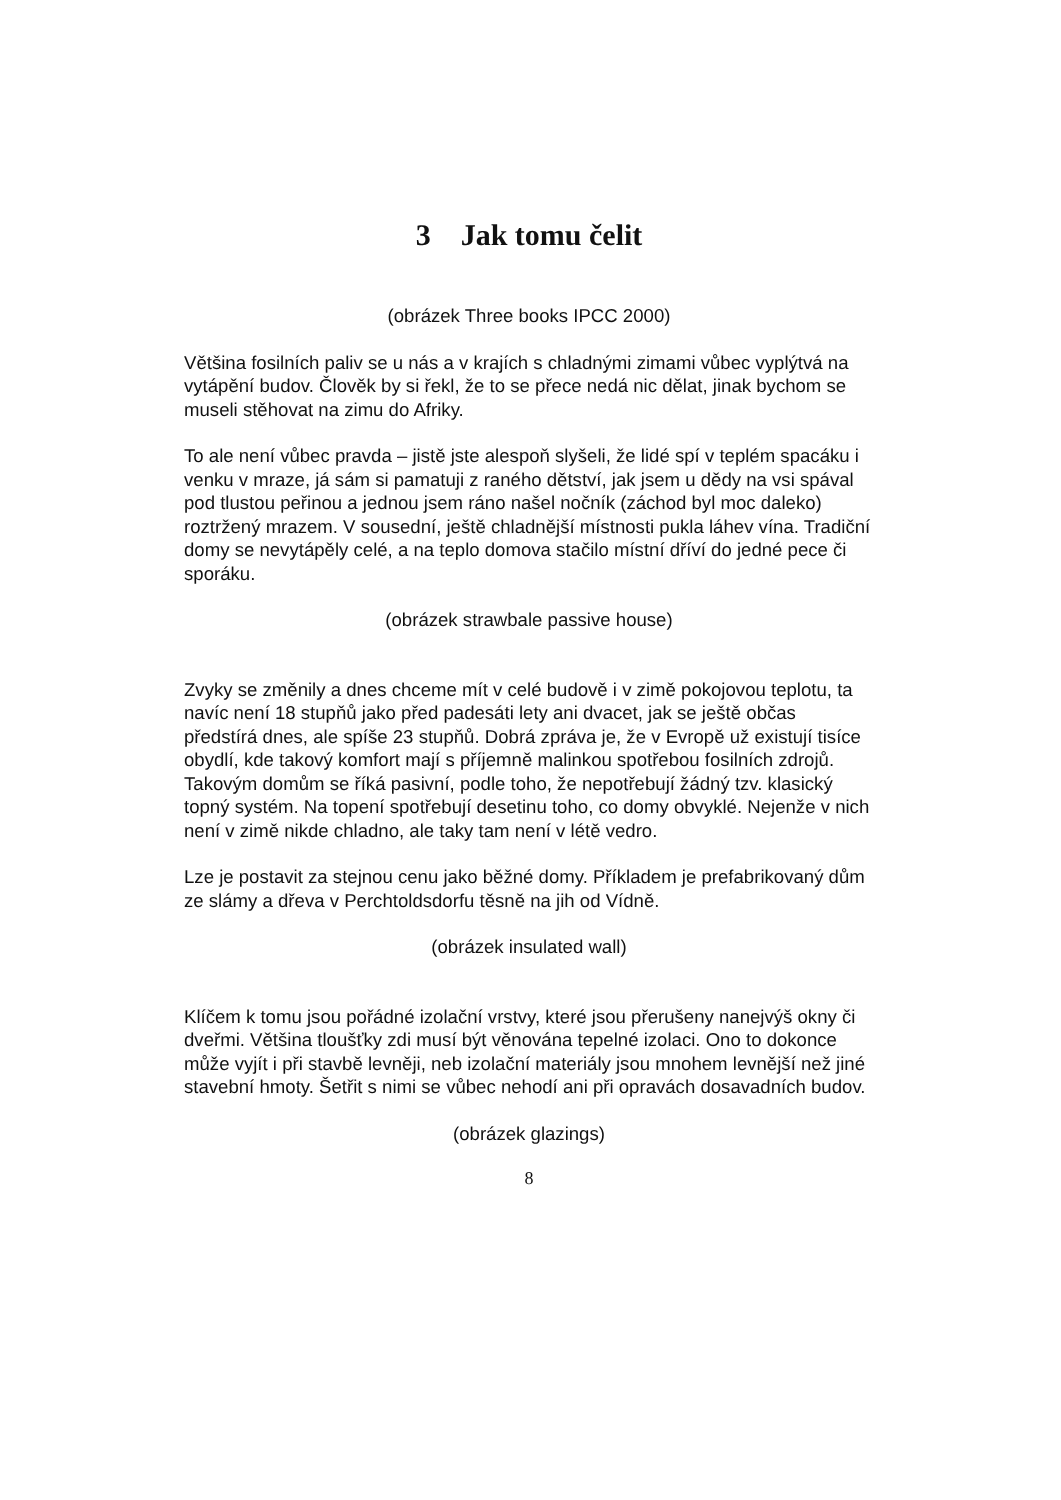3 Jak tomu čelit
(obrázek Three books IPCC 2000)
Většina fosilních paliv se u nás a v krajích s chladnými zimami vůbec vyplýtvá na vytápění budov. Člověk by si řekl, že to se přece nedá nic dělat, jinak bychom se museli stěhovat na zimu do Afriky.
To ale není vůbec pravda – jistě jste alespoň slyšeli, že lidé spí v teplém spacáku i venku v mraze, já sám si pamatuji z raného dětství, jak jsem u dědy na vsi spával pod tlustou peřinou a jednou jsem ráno našel nočník (záchod byl moc daleko) roztržený mrazem. V sousední, ještě chladnější místnosti pukla láhev vína. Tradiční domy se nevytápěly celé, a na teplo domova stačilo místní dříví do jedné pece či sporáku.
(obrázek strawbale passive house)
Zvyky se změnily a dnes chceme mít v celé budově i v zimě pokojovou teplotu, ta navíc není 18 stupňů jako před padesáti lety ani dvacet, jak se ještě občas předstírá dnes, ale spíše 23 stupňů. Dobrá zpráva je, že v Evropě už existují tisíce obydlí, kde takový komfort mají s příjemně malinkou spotřebou fosilních zdrojů. Takovým domům se říká pasivní, podle toho, že nepotřebují žádný tzv. klasický topný systém. Na topení spotřebují desetinu toho, co domy obvyklé. Nejenže v nich není v zimě nikde chladno, ale taky tam není v létě vedro.
Lze je postavit za stejnou cenu jako běžné domy. Příkladem je prefabrikovaný dům ze slámy a dřeva v Perchtoldsdorfu těsně na jih od Vídně.
(obrázek insulated wall)
Klíčem k tomu jsou pořádné izolační vrstvy, které jsou přerušeny nanejvýš okny či dveřmi. Většina tloušťky zdi musí být věnována tepelné izolaci. Ono to dokonce může vyjít i při stavbě levněji, neb izolační materiály jsou mnohem levnější než jiné stavební hmoty. Šetřit s nimi se vůbec nehodí ani při opravách dosavadních budov.
(obrázek glazings)
8